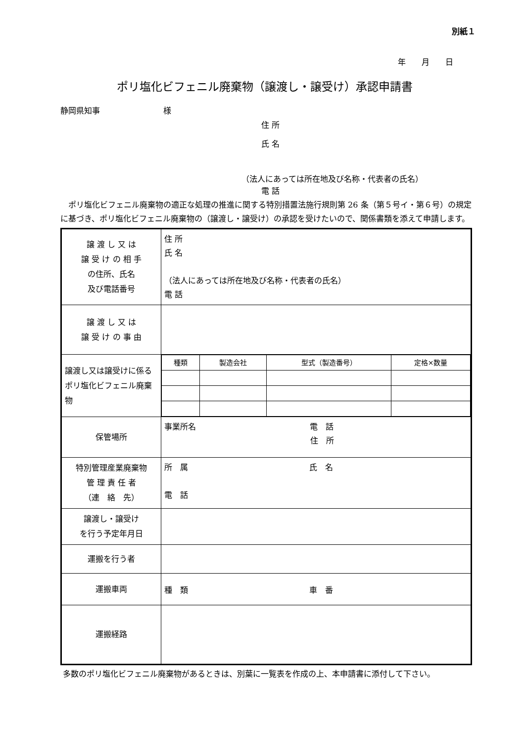別紙１
年　　月　　日
ポリ塩化ビフェニル廃棄物（譲渡し・譲受け）承認申請書
静岡県知事　　　　　　　　様
住 所
氏 名
（法人にあっては所在地及び名称・代表者の氏名）
電 話
ポリ塩化ビフェニル廃棄物の適正な処理の推進に関する特別措置法施行規則第 26 条（第５号イ・第６号）の規定に基づき、ポリ塩化ビフェニル廃棄物の（譲渡し・譲受け）の承認を受けたいので、関係書類を添えて申請します。
| 譲 渡 し 又 は 譲 受 け の 相 手 の住所、氏名 及び電話番号 | 住 所 氏 名 （法人にあっては所在地及び名称・代表者の氏名） 電 話 |
| 譲 渡 し 又 は 譲 受 け の 事 由 | |
| 譲渡し又は譲受けに係るポリ塩化ビフェニル廃棄物 | / 種類 / 製造会社 / 型式（製造番号） / 定格×数量 / |
| 保管場所 | 事業所名 電 話 住 所 |
| 特別管理産業廃棄物 管 理 責 任 者 （連 絡 先） | 所 属 氏 名 電 話 |
| 譲渡し・譲受け を行う予定年月日 | |
| 運搬を行う者 | |
| 運搬車両 | 種 類 車 番 |
| 運搬経路 | |
多数のポリ塩化ビフェニル廃棄物があるときは、別葉に一覧表を作成の上、本申請書に添付して下さい。